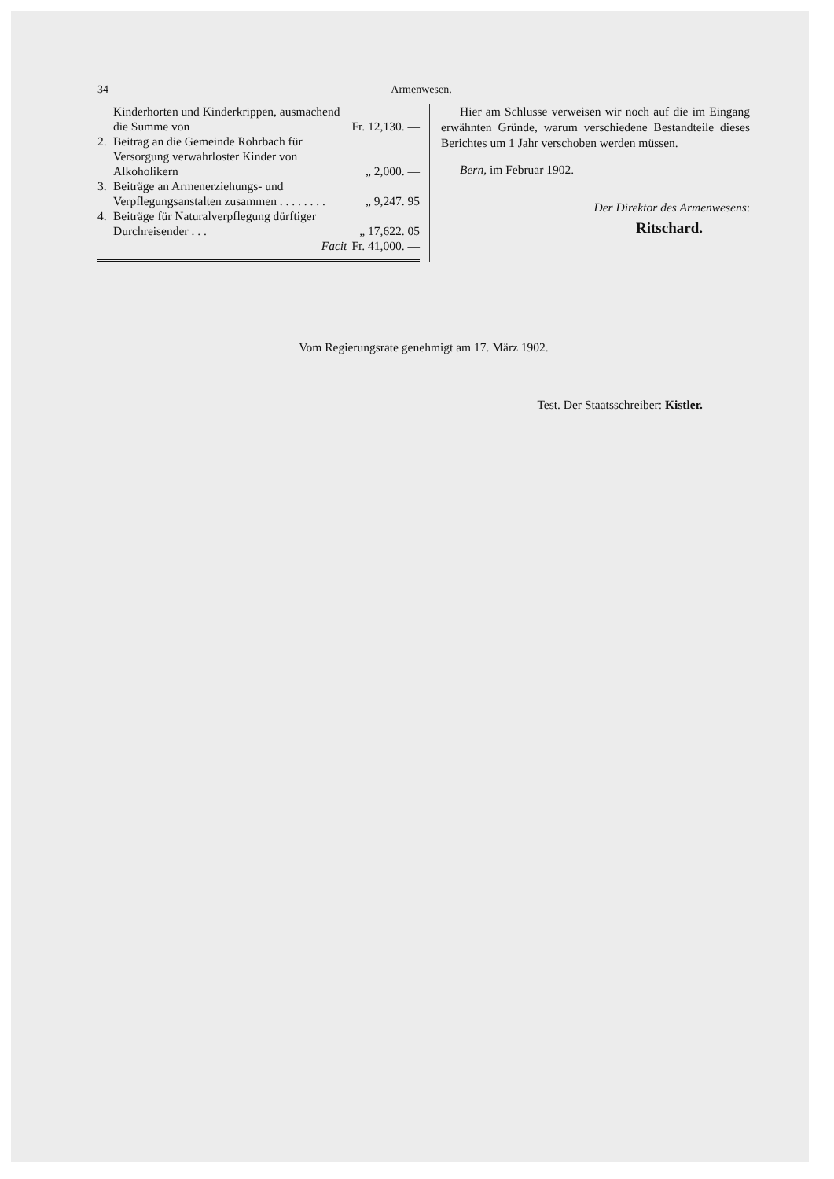34 Armenwesen.
| | Kinderhorten und Kinderkrippen, ausmachend die Summe von | Fr. 12,130. — |
| 2. | Beitrag an die Gemeinde Rohrbach für Versorgung verwahrloster Kinder von Alkoholikern | „ 2,000. — |
| 3. | Beiträge an Armenerziehungs- und Verpflegungsanstalten zusammen . . . . . . . . | „ 9,247. 95 |
| 4. | Beiträge für Naturalverpflegung dürftiger Durchreisender . . . | „ 17,622. 05 |
| | Facit | Fr. 41,000. — |
Hier am Schlusse verweisen wir noch auf die im Eingang erwähnten Gründe, warum verschiedene Bestandteile dieses Berichtes um 1 Jahr verschoben werden müssen.
Bern, im Februar 1902.
Der Direktor des Armenwesens:
Ritschard.
Vom Regierungsrate genehmigt am 17. März 1902.
Test. Der Staatsschreiber: Kistler.